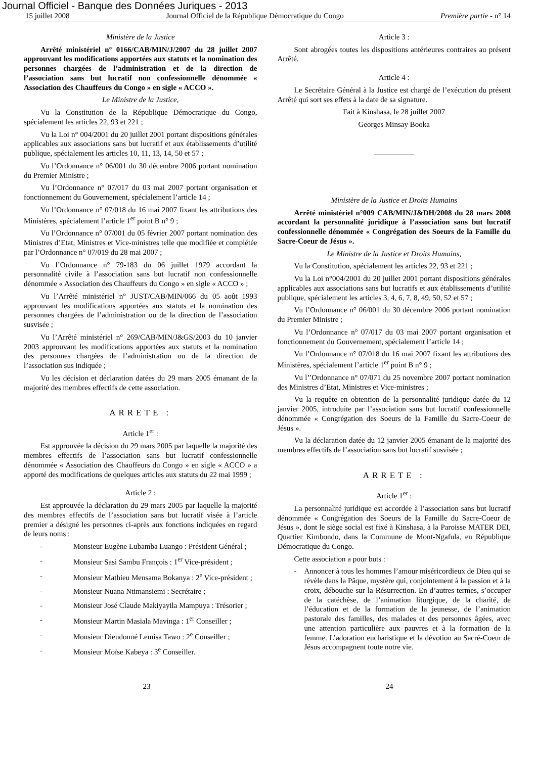Journal Officiel - Banque des Données Juriques - 2013
15 juillet 2008 Journal Officiel de la République Démocratique du Congo Première partie - n° 14
Ministère de la Justice
Arrêté ministériel n° 0166/CAB/MIN/J/2007 du 28 juillet 2007 approuvant les modifications apportées aux statuts et la nomination des personnes chargées de l’administration et de la direction de l’association sans but lucratif non confessionnelle dénommée « Association des Chauffeurs du Congo » en sigle « ACCO ».
Le Ministre de la Justice,
Vu la Constitution de la République Démocratique du Congo, spécialement les articles 22, 93 et 221 ;
Vu la Loi n° 004/2001 du 20 juillet 2001 portant dispositions générales applicables aux associations sans but lucratif et aux établissements d’utilité publique, spécialement les articles 10, 11, 13, 14, 50 et 57 ;
Vu l’Ordonnance n° 06/001 du 30 décembre 2006 portant nomination du Premier Ministre ;
Vu l’Ordonnance n° 07/017 du 03 mai 2007 portant organisation et fonctionnement du Gouvernement, spécialement l’article 14 ;
Vu l’Ordonnance n° 07/018 du 16 mai 2007 fixant les attributions des Ministères, spécialement l’article 1<sup>er</sup> point B n° 9 ;
Vu l’Ordonnance n° 07/001 du 05 février 2007 portant nomination des Ministres d’Etat, Ministres et Vice-ministres telle que modifiée et complétée par l’Ordonnance n° 07/019 du 28 mai 2007 ;
Vu l’Ordonnance n° 79-183 du 06 juillet 1979 accordant la personnalité civile à l’association sans but lucratif non confessionnelle dénommée « Association des Chauffeurs du Congo » en sigle « ACCO » ;
Vu l’Arrêté ministériel n° JUST/CAB/MIN/066 du 05 août 1993 approuvant les modifications apportées aux statuts et la nomination des personnes chargées de l’administration ou de la direction de l’association susvisée ;
Vu l’Arrêté ministériel n° 269/CAB/MIN/J&GS/2003 du 10 janvier 2003 approuvant les modifications apportées aux statuts et la nomination des personnes chargées de l’administration ou de la direction de l’association sus indiquée ;
Vu les décision et déclaration datées du 29 mars 2005 émanant de la majorité des membres effectifs de cette association.
ARRETE :
Article 1<sup>er</sup> :
Est approuvée la décision du 29 mars 2005 par laquelle la majorité des membres effectifs de l’association sans but lucratif confessionnelle dénommée « Association des Chauffeurs du Congo » en sigle « ACCO » a apporté des modifications de quelques articles aux statuts du 22 mai 1999 ;
Article 2 :
Est approuvée la déclaration du 29 mars 2005 par laquelle la majorité des membres effectifs de l’association sans but lucratif visée à l’article premier a désigné les personnes ci-après aux fonctions indiquées en regard de leurs noms :
- Monsieur Eugène Lubamba Luango : Président Général ;
- Monsieur Sasi Sambu François : 1<sup>er</sup> Vice-président ;
- Monsieur Mathieu Mensama Bokanya : 2<sup>e</sup> Vice-président ;
- Monsieur Nuana Ntimansiemi : Secrétaire ;
- Monsieur José Claude Makiyayila Mampuya : Trésorier ;
- Monsieur Martin Masiala Mavinga : 1<sup>er</sup> Conseiller ;
- Monsieur Dieudonné Lemisa Tawo : 2<sup>e</sup> Conseiller ;
- Monsieur Moïse Kabeya : 3<sup>e</sup> Conseiller.
Article 3 :
Sont abrogées toutes les dispositions antérieures contraires au présent Arrêté.
Article 4 :
Le Secrétaire Général à la Justice est chargé de l’exécution du présent Arrêté qui sort ses effets à la date de sa signature.
Fait à Kinshasa, le 28 juillet 2007
Georges Minsay Booka
Ministère de la Justice et Droits Humains
Arrêté ministériel n°009 CAB/MIN/J&DH/2008 du 28 mars 2008 accordant la personnalité juridique à l’association sans but lucratif confessionnelle dénommée « Congrégation des Soeurs de la Famille du Sacre-Coeur de Jésus ».
Le Ministre de la Justice et Droits Humains,
Vu la Constitution, spécialement les articles 22, 93 et 221 ;
Vu la Loi n°004/2001 du 20 juillet 2001 portant dispositions générales applicables aux associations sans but lucratifs et aux établissements d’utilité publique, spécialement les articles 3, 4, 6, 7, 8, 49, 50, 52 et 57 ;
Vu l’Ordonnance n° 06/001 du 30 décembre 2006 portant nomination du Premier Ministre ;
Vu l’Ordonnance n° 07/017 du 03 mai 2007 portant organisation et fonctionnement du Gouvernement, spécialement l’article 14 ;
Vu l’Ordonnance n° 07/018 du 16 mai 2007 fixant les attributions des Ministères, spécialement l’article 1<sup>er</sup> point B n° 9 ;
Vu l’’Ordonnance n° 07/071 du 25 novembre 2007 portant nomination des Ministres d’Etat, Ministres et Vice-ministres ;
Vu la requête en obtention de la personnalité juridique datée du 12 janvier 2005, introduite par l’association sans but lucratif confessionnelle dénommée « Congrégation des Soeurs de la Famille du Sacre-Coeur de Jésus ».
Vu la déclaration datée du 12 janvier 2005 émanant de la majorité des membres effectifs de l’association sans but lucratif susvisée ;
ARRETE :
Article 1<sup>er</sup> :
La personnalité juridique est accordée à l’association sans but lucratif dénommée « Congrégation des Soeurs de la Famille du Sacre-Coeur de Jésus », dont le siège social est fixé à Kinshasa, à la Paroisse MATER DEI, Quartier Kimbondo, dans la Commune de Mont-Ngafula, en République Démocratique du Congo.
Cette association a pour buts :
- Annoncer à tous les hommes l’amour miséricordieux de Dieu qui se révèle dans la Pâque, mystère qui, conjointement à la passion et à la croix, débouche sur la Résurrection. En d’autres termes, s’occuper de la catéchèse, de l’animation liturgique, de la charité, de l’éducation et de la formation de la jeunesse, de l’animation pastorale des familles, des malades et des personnes âgées, avec une attention particulière aux pauvres et à la formation de la femme. L’adoration eucharistique et la dévotion au Sacré-Coeur de Jésus accompagnent toute notre vie.
23 24